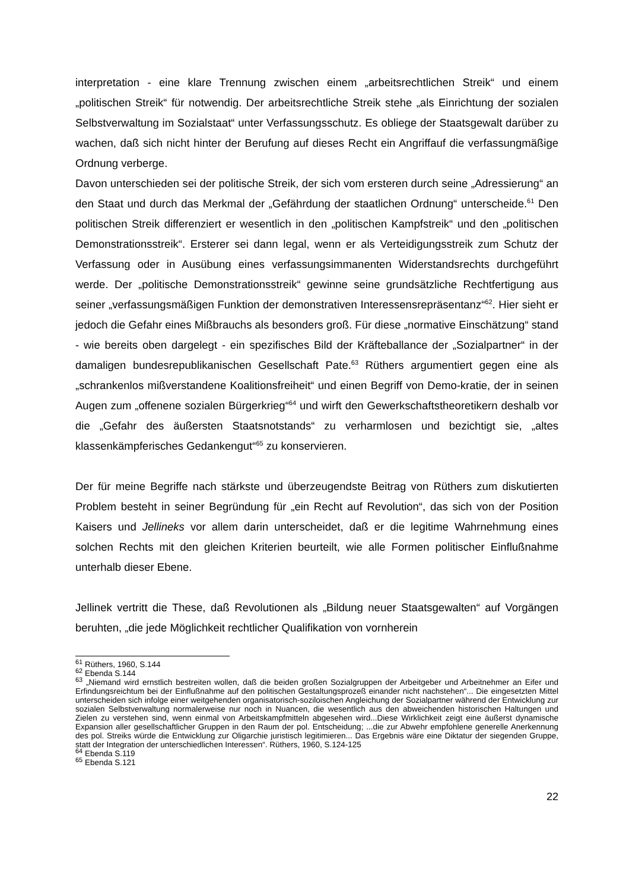interpretation - eine klare Trennung zwischen einem „arbeitsrechtlichen Streik“ und einem „politischen Streik“ für notwendig. Der arbeitsrechtliche Streik stehe „als Einrichtung der sozialen Selbstverwaltung im Sozialstaat“ unter Verfassungsschutz. Es obliege der Staatsgewalt darüber zu wachen, daß sich nicht hinter der Berufung auf dieses Recht ein Angriffauf die verfassungmäßige Ordnung verberge.
Davon unterschieden sei der politische Streik, der sich vom ersteren durch seine „Adressierung“ an den Staat und durch das Merkmal der „Gefährdung der staatlichen Ordnung“ unterscheide.<sup>61</sup> Den politischen Streik differenziert er wesentlich in den „politischen Kampfstreik“ und den „politischen Demonstrationsstreik“. Ersterer sei dann legal, wenn er als Verteidigungsstreik zum Schutz der Verfassung oder in Ausübung eines verfassungsimmanenten Widerstandsrechts durchgeführt werde. Der „politische Demonstrationsstreik“ gewinne seine grundsätzliche Rechtfertigung aus seiner „verfassungsmäßigen Funktion der demonstrativen Interessensrepräsentanz“<sup>62</sup>. Hier sieht er jedoch die Gefahr eines Mißbrauchs als besonders groß. Für diese „normative Einschätzung“ stand - wie bereits oben dargelegt - ein spezifisches Bild der Kräfteballance der „Sozialpartner“ in der damaligen bundesrepublikanischen Gesellschaft Pate.<sup>63</sup> Rüthers argumentiert gegen eine als „schrankenlos mißverstandene Koalitionsfreiheit“ und einen Begriff von Demo-kratie, der in seinen Augen zum „offenene sozialen Bürgerkrieg“<sup>64</sup> und wirft den Gewerkschaftstheoretikern deshalb vor die „Gefahr des äußersten Staatsnotstands“ zu verharmlosen und bezichtigt sie, „altes klassenkämpferisches Gedankengut“<sup>65</sup> zu konservieren.
Der für meine Begriffe nach stärkste und überzeugendste Beitrag von Rüthers zum diskutierten Problem besteht in seiner Begründung für „ein Recht auf Revolution“, das sich von der Position Kaisers und Jellineks vor allem darin unterscheidet, daß er die legitime Wahrnehmung eines solchen Rechts mit den gleichen Kriterien beurteilt, wie alle Formen politischer Einflußnahme unterhalb dieser Ebene.
Jellinek vertritt die These, daß Revolutionen als „Bildung neuer Staatsgewalten“ auf Vorgängen beruhten, „die jede Möglichkeit rechtlicher Qualifikation von vornherein
<sup>61</sup> Rüthers, 1960, S.144
<sup>62</sup> Ebenda S.144
<sup>63</sup> „Niemand wird ernstlich bestreiten wollen, daß die beiden großen Sozialgruppen der Arbeitgeber und Arbeitnehmer an Eifer und Erfindungsreichtum bei der Einflußnahme auf den politischen Gestaltungsprozeß einander nicht nachstehen“... Die eingesetzten Mittel unterscheiden sich infolge einer weitgehenden organisatorisch-soziloischen Angleichung der Sozialpartner während der Entwicklung zur sozialen Selbstverwaltung normalerweise nur noch in Nuancen, die wesentlich aus den abweichenden historischen Haltungen und Zielen zu verstehen sind, wenn einmal von Arbeitskampfmitteln abgesehen wird...Diese Wirklichkeit zeigt eine äußerst dynamische Expansion aller gesellschaftlicher Gruppen in den Raum der pol. Entscheidung; ...die zur Abwehr empfohlene generelle Anerkennung des pol. Streiks würde die Entwicklung zur Oligarchie juristisch legitimieren... Das Ergebnis wäre eine Diktatur der siegenden Gruppe, statt der Integration der unterschiedlichen Interessen“. Rüthers, 1960, S.124-125
<sup>64</sup> Ebenda S.119
<sup>65</sup> Ebenda S.121
22